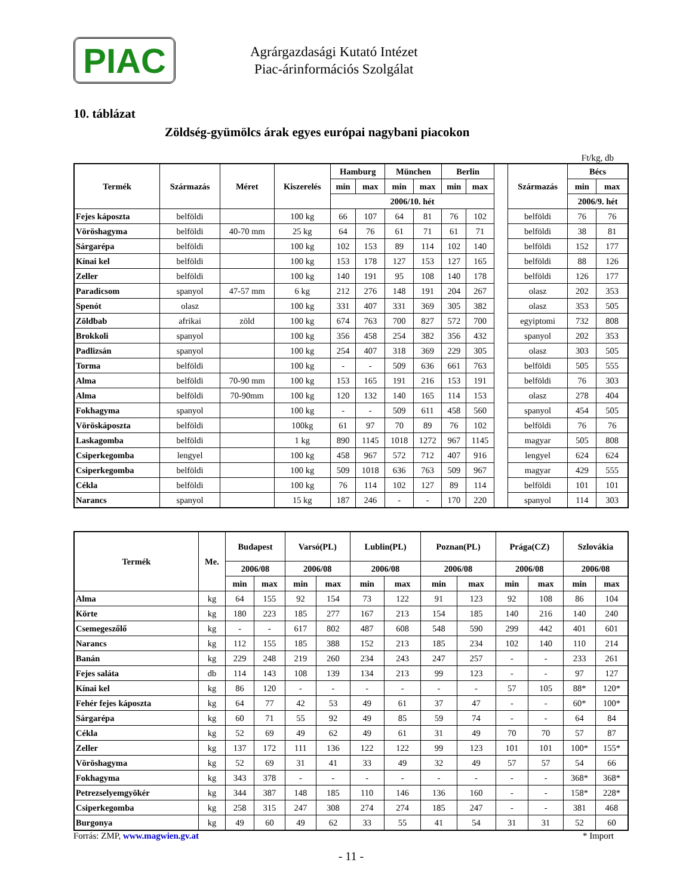PIAC
Agrárgazdasági Kutató Intézet
Piac-árinformációs Szolgálat
10. táblázat
Zöldség-gyümölcs árak egyes európai nagybani piacokon
Ft/kg, db
| Termék | Származás | Méret | Kiszerelés | Hamburg | | München | | Berlin | | | Származás | Bécs | |
| | | | | min | max | min | max | min | max | | | min | max |
| | | | | 2006/10. hét | | | | | | | | 2006/9. hét | |
| Fejes káposzta | belföldi | | 100 kg | 66 | 107 | 64 | 81 | 76 | 102 | | belföldi | 76 | 76 |
| Vöröshagyma | belföldi | 40-70 mm | 25 kg | 64 | 76 | 61 | 71 | 61 | 71 | | belföldi | 38 | 81 |
| Sárgarépa | belföldi | | 100 kg | 102 | 153 | 89 | 114 | 102 | 140 | | belföldi | 152 | 177 |
| Kínai kel | belföldi | | 100 kg | 153 | 178 | 127 | 153 | 127 | 165 | | belföldi | 88 | 126 |
| Zeller | belföldi | | 100 kg | 140 | 191 | 95 | 108 | 140 | 178 | | belföldi | 126 | 177 |
| Paradicsom | spanyol | 47-57 mm | 6 kg | 212 | 276 | 148 | 191 | 204 | 267 | | olasz | 202 | 353 |
| Spenót | olasz | | 100 kg | 331 | 407 | 331 | 369 | 305 | 382 | | olasz | 353 | 505 |
| Zöldbab | afrikai | zöld | 100 kg | 674 | 763 | 700 | 827 | 572 | 700 | | egyiptomi | 732 | 808 |
| Brokkoli | spanyol | | 100 kg | 356 | 458 | 254 | 382 | 356 | 432 | | spanyol | 202 | 353 |
| Padlizsán | spanyol | | 100 kg | 254 | 407 | 318 | 369 | 229 | 305 | | olasz | 303 | 505 |
| Torma | belföldi | | 100 kg | - | - | 509 | 636 | 661 | 763 | | belföldi | 505 | 555 |
| Alma | belföldi | 70-90 mm | 100 kg | 153 | 165 | 191 | 216 | 153 | 191 | | belföldi | 76 | 303 |
| Alma | belföldi | 70-90mm | 100 kg | 120 | 132 | 140 | 165 | 114 | 153 | | olasz | 278 | 404 |
| Fokhagyma | spanyol | | 100 kg | - | - | 509 | 611 | 458 | 560 | | spanyol | 454 | 505 |
| Vöröskáposzta | belföldi | | 100kg | 61 | 97 | 70 | 89 | 76 | 102 | | belföldi | 76 | 76 |
| Laskagomba | belföldi | | 1 kg | 890 | 1145 | 1018 | 1272 | 967 | 1145 | | magyar | 505 | 808 |
| Csiperkegomba | lengyel | | 100 kg | 458 | 967 | 572 | 712 | 407 | 916 | | lengyel | 624 | 624 |
| Csiperkegomba | belföldi | | 100 kg | 509 | 1018 | 636 | 763 | 509 | 967 | | magyar | 429 | 555 |
| Cékla | belföldi | | 100 kg | 76 | 114 | 102 | 127 | 89 | 114 | | belföldi | 101 | 101 |
| Narancs | spanyol | | 15 kg | 187 | 246 | - | - | 170 | 220 | | spanyol | 114 | 303 |
| Termék | Me. | Budapest | | Varsó(PL) | | Lublin(PL) | | Poznan(PL) | | Prága(CZ) | | Szlovákia | |
| --- | --- | --- | --- | --- | --- | --- | --- | --- | --- | --- | --- | --- | --- |
| | | 2006/08 | | 2006/08 | | 2006/08 | | 2006/08 | | 2006/08 | | 2006/08 | |
| | | min | max | min | max | min | max | min | max | min | max | min | max |
| Alma | kg | 64 | 155 | 92 | 154 | 73 | 122 | 91 | 123 | 92 | 108 | 86 | 104 |
| Körte | kg | 180 | 223 | 185 | 277 | 167 | 213 | 154 | 185 | 140 | 216 | 140 | 240 |
| Csemegeszőlő | kg | - | - | 617 | 802 | 487 | 608 | 548 | 590 | 299 | 442 | 401 | 601 |
| Narancs | kg | 112 | 155 | 185 | 388 | 152 | 213 | 185 | 234 | 102 | 140 | 110 | 214 |
| Banán | kg | 229 | 248 | 219 | 260 | 234 | 243 | 247 | 257 | - | - | 233 | 261 |
| Fejes saláta | db | 114 | 143 | 108 | 139 | 134 | 213 | 99 | 123 | - | - | 97 | 127 |
| Kínai kel | kg | 86 | 120 | - | - | - | - | - | - | 57 | 105 | 88* | 120* |
| Fehér fejes káposzta | kg | 64 | 77 | 42 | 53 | 49 | 61 | 37 | 47 | - | - | 60* | 100* |
| Sárgarépa | kg | 60 | 71 | 55 | 92 | 49 | 85 | 59 | 74 | - | - | 64 | 84 |
| Cékla | kg | 52 | 69 | 49 | 62 | 49 | 61 | 31 | 49 | 70 | 70 | 57 | 87 |
| Zeller | kg | 137 | 172 | 111 | 136 | 122 | 122 | 99 | 123 | 101 | 101 | 100* | 155* |
| Vöröshagyma | kg | 52 | 69 | 31 | 41 | 33 | 49 | 32 | 49 | 57 | 57 | 54 | 66 |
| Fokhagyma | kg | 343 | 378 | - | - | - | - | - | - | - | - | 368* | 368* |
| Petrezselyemgyökér | kg | 344 | 387 | 148 | 185 | 110 | 146 | 136 | 160 | - | - | 158* | 228* |
| Csiperkegomba | kg | 258 | 315 | 247 | 308 | 274 | 274 | 185 | 247 | - | - | 381 | 468 |
| Burgonya | kg | 49 | 60 | 49 | 62 | 33 | 55 | 41 | 54 | 31 | 31 | 52 | 60 |
Forrás: ZMP, www.magwien.gv.at * Import
- 11 -